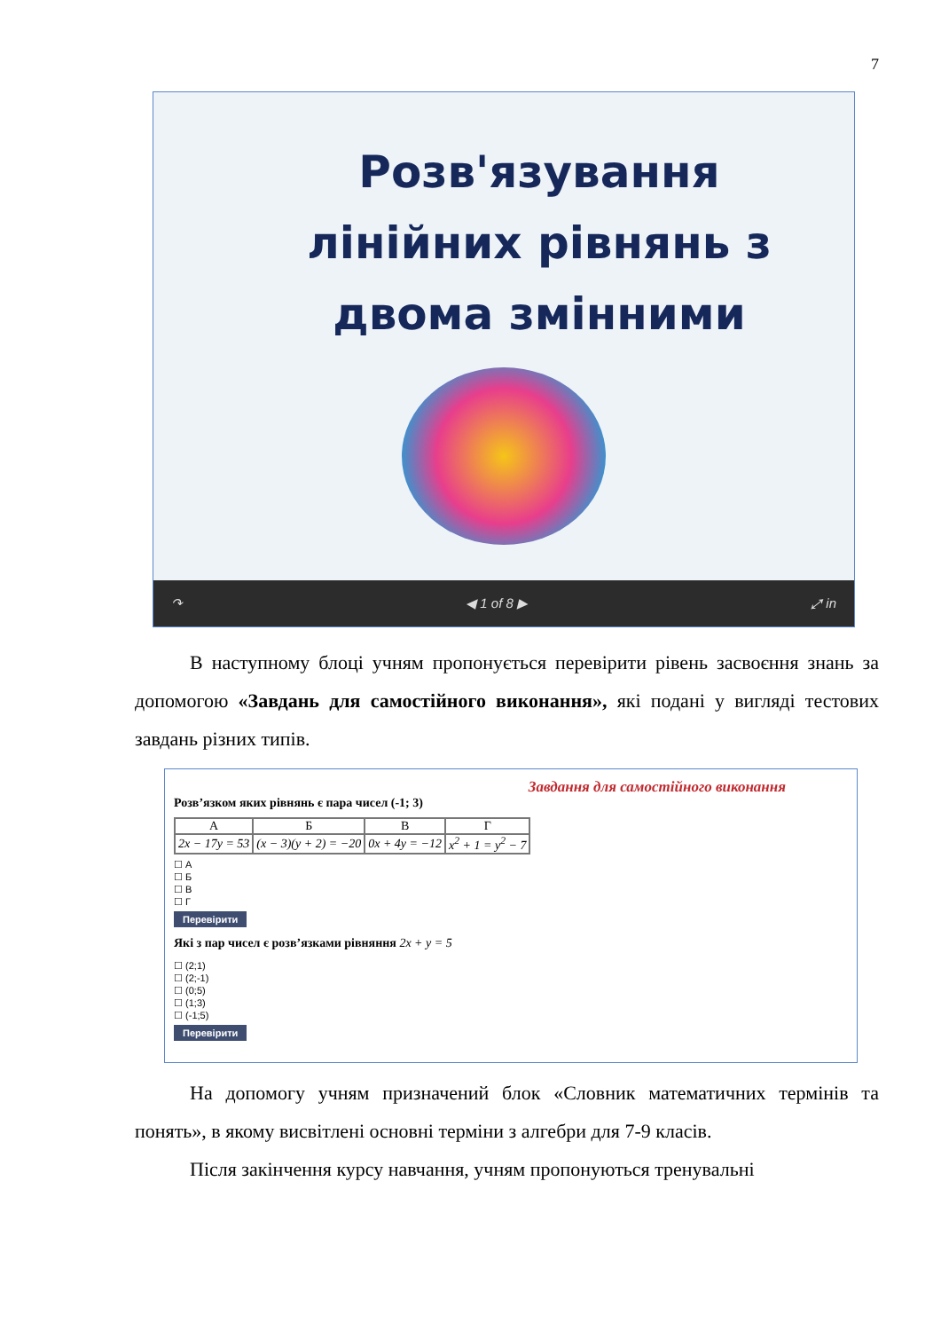7
Розв'язування лінійних рівнянь з двома змінними
↷ ◀ 1 of 8 ▶ ⤢ in
В наступному блоці учням пропонується перевірити рівень засвоєння знань за допомогою «Завдань для самостійного виконання», які подані у вигляді тестових завдань різних типів.
Завдання для самостійного виконання
Розв’язком яких рівнянь є пара чисел (-1; 3)
| А | Б | В | Г |
| --- | --- | --- | --- |
| 2x − 17y = 53 | (x − 3)(y + 2) = −20 | 0x + 4y = −12 | x<sup>2</sup> + 1 = y<sup>2</sup> − 7 |
☐ А
☐ Б
☐ В
☐ Г
Перевірити
Які з пар чисел є розв’язками рівняння 2x + y = 5
☐ (2;1)
☐ (2;-1)
☐ (0;5)
☐ (1;3)
☐ (-1;5)
Перевірити
На допомогу учням призначений блок «Словник математичних термінів та понять», в якому висвітлені основні терміни з алгебри для 7-9 класів.
Після закінчення курсу навчання, учням пропонуються тренувальні